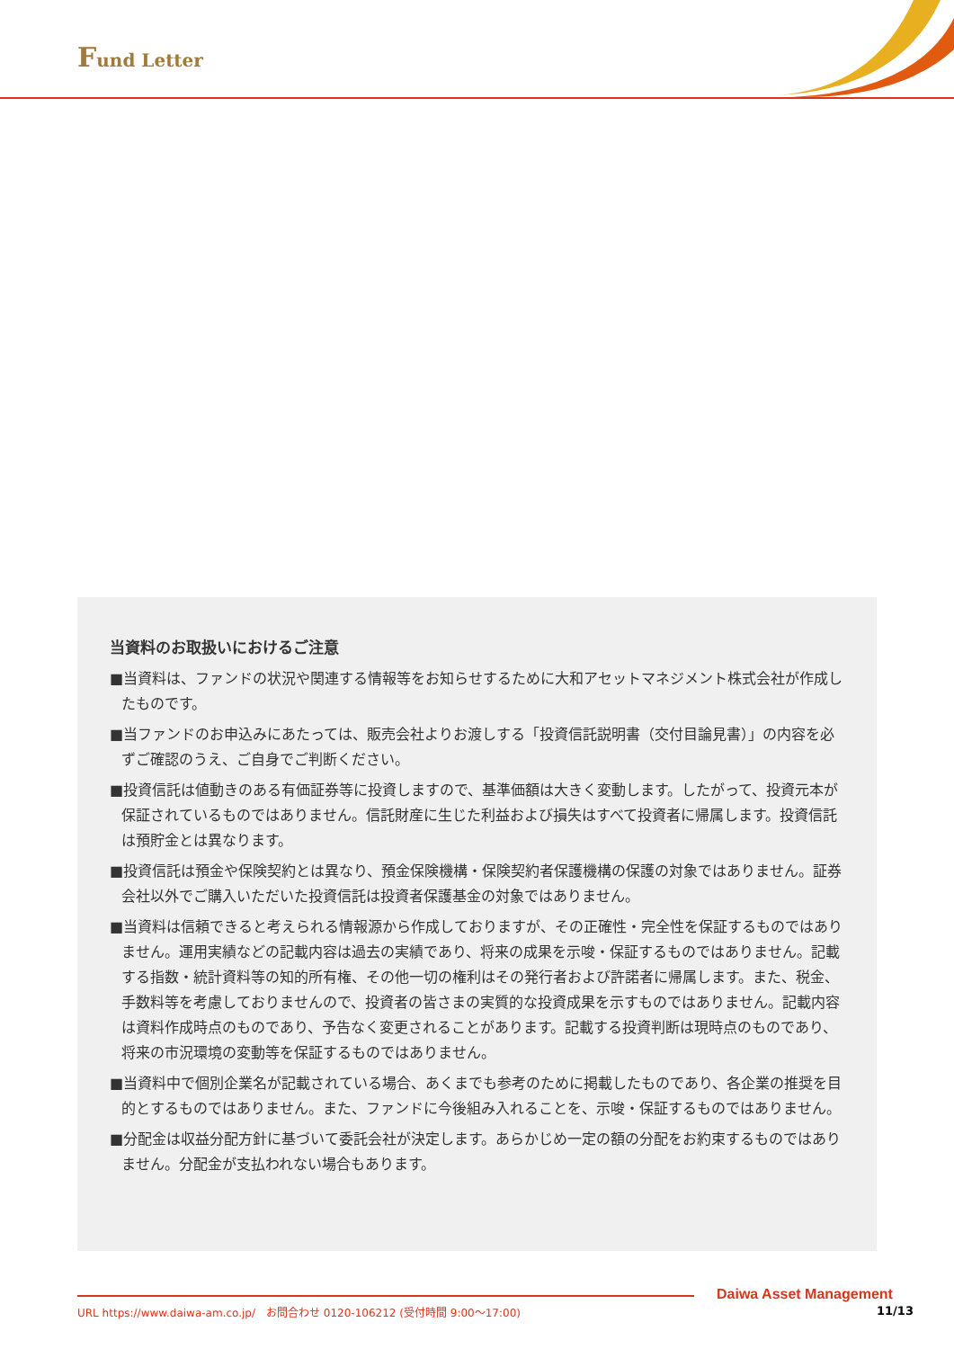Fund Letter
当資料のお取扱いにおけるご注意
■当資料は、ファンドの状況や関連する情報等をお知らせするために大和アセットマネジメント株式会社が作成したものです。
■当ファンドのお申込みにあたっては、販売会社よりお渡しする「投資信託説明書（交付目論見書）」の内容を必ずご確認のうえ、ご自身でご判断ください。
■投資信託は値動きのある有価証券等に投資しますので、基準価額は大きく変動します。したがって、投資元本が保証されているものではありません。信託財産に生じた利益および損失はすべて投資者に帰属します。投資信託は預貯金とは異なります。
■投資信託は預金や保険契約とは異なり、預金保険機構・保険契約者保護機構の保護の対象ではありません。証券会社以外でご購入いただいた投資信託は投資者保護基金の対象ではありません。
■当資料は信頼できると考えられる情報源から作成しておりますが、その正確性・完全性を保証するものではありません。運用実績などの記載内容は過去の実績であり、将来の成果を示唆・保証するものではありません。記載する指数・統計資料等の知的所有権、その他一切の権利はその発行者および許諾者に帰属します。また、税金、手数料等を考慮しておりませんので、投資者の皆さまの実質的な投資成果を示すものではありません。記載内容は資料作成時点のものであり、予告なく変更されることがあります。記載する投資判断は現時点のものであり、将来の市況環境の変動等を保証するものではありません。
■当資料中で個別企業名が記載されている場合、あくまでも参考のために掲載したものであり、各企業の推奨を目的とするものではありません。また、ファンドに今後組み入れることを、示唆・保証するものではありません。
■分配金は収益分配方針に基づいて委託会社が決定します。あらかじめ一定の額の分配をお約束するものではありません。分配金が支払われない場合もあります。
Daiwa Asset Management
URL https://www.daiwa-am.co.jp/　お問合わせ 0120-106212 (受付時間 9:00～17:00)
11/13